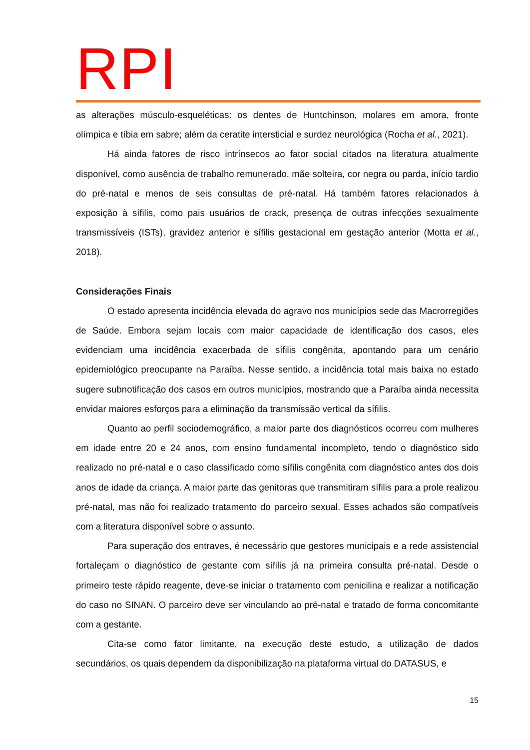RPI
as alterações músculo-esqueléticas: os dentes de Huntchinson, molares em amora, fronte olímpica e tíbia em sabre; além da ceratite intersticial e surdez neurológica (Rocha et al., 2021).
Há ainda fatores de risco intrínsecos ao fator social citados na literatura atualmente disponível, como ausência de trabalho remunerado, mãe solteira, cor negra ou parda, início tardio do pré-natal e menos de seis consultas de pré-natal. Há também fatores relacionados à exposição à sífilis, como pais usuários de crack, presença de outras infecções sexualmente transmissíveis (ISTs), gravidez anterior e sífilis gestacional em gestação anterior (Motta et al., 2018).
Considerações Finais
O estado apresenta incidência elevada do agravo nos municípios sede das Macrorregiões de Saúde. Embora sejam locais com maior capacidade de identificação dos casos, eles evidenciam uma incidência exacerbada de sífilis congênita, apontando para um cenário epidemiológico preocupante na Paraíba. Nesse sentido, a incidência total mais baixa no estado sugere subnotificação dos casos em outros municípios, mostrando que a Paraíba ainda necessita envidar maiores esforços para a eliminação da transmissão vertical da sífilis.
Quanto ao perfil sociodemográfico, a maior parte dos diagnósticos ocorreu com mulheres em idade entre 20 e 24 anos, com ensino fundamental incompleto, tendo o diagnóstico sido realizado no pré-natal e o caso classificado como sífilis congênita com diagnóstico antes dos dois anos de idade da criança. A maior parte das genitoras que transmitiram sífilis para a prole realizou pré-natal, mas não foi realizado tratamento do parceiro sexual. Esses achados são compatíveis com a literatura disponível sobre o assunto.
Para superação dos entraves, é necessário que gestores municipais e a rede assistencial fortaleçam o diagnóstico de gestante com sífilis já na primeira consulta pré-natal. Desde o primeiro teste rápido reagente, deve-se iniciar o tratamento com penicilina e realizar a notificação do caso no SINAN. O parceiro deve ser vinculando ao pré-natal e tratado de forma concomitante com a gestante.
Cita-se como fator limitante, na execução deste estudo, a utilização de dados secundários, os quais dependem da disponibilização na plataforma virtual do DATASUS, e
15